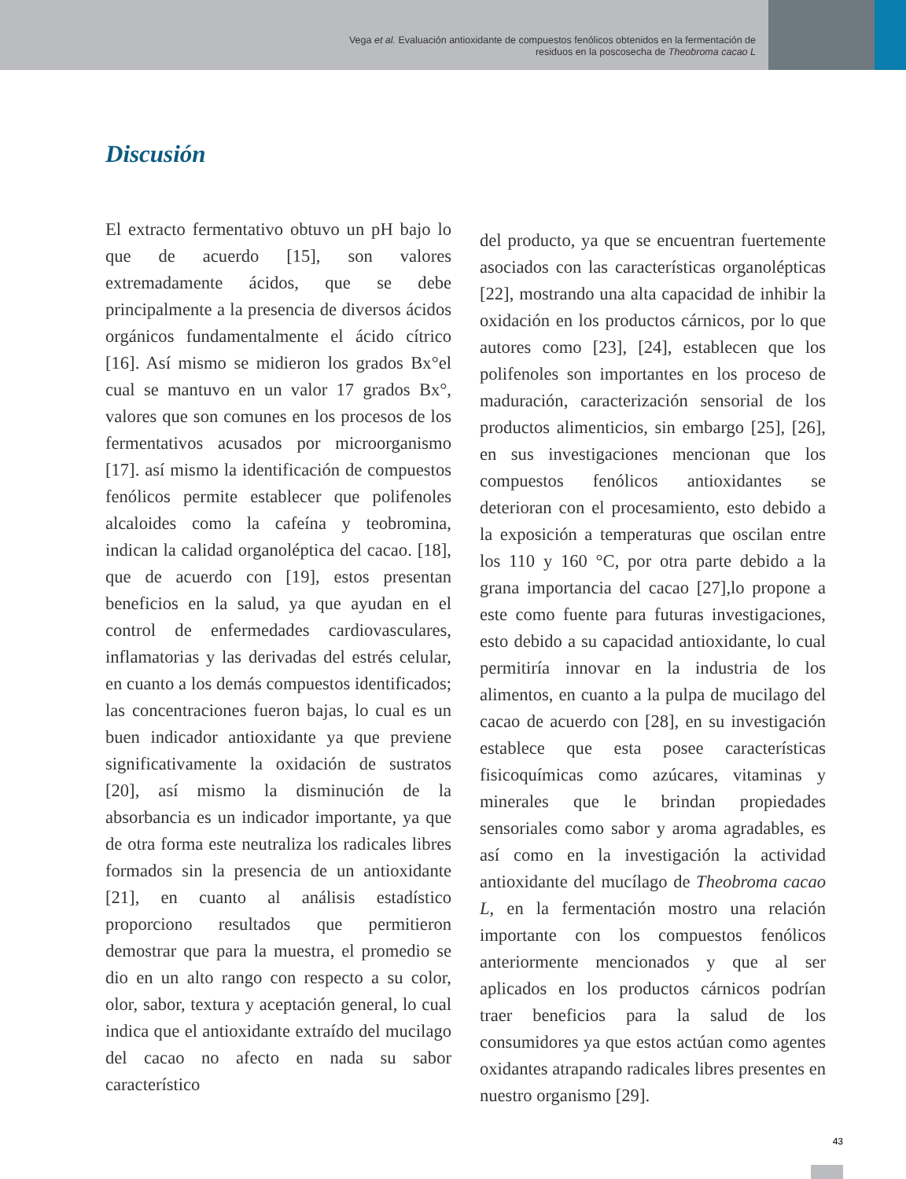Vega et al. Evaluación antioxidante de compuestos fenólicos obtenidos en la fermentación de
residuos en la poscosecha de Theobroma cacao L
Discusión
El extracto fermentativo obtuvo un pH bajo lo que de acuerdo [15], son valores extremadamente ácidos, que se debe principalmente a la presencia de diversos ácidos orgánicos fundamentalmente el ácido cítrico [16]. Así mismo se midieron los grados Bx°el cual se mantuvo en un valor 17 grados Bx°, valores que son comunes en los procesos de los fermentativos acusados por microorganismo [17]. así mismo la identificación de compuestos fenólicos permite establecer que polifenoles alcaloides como la cafeína y teobromina, indican la calidad organoléptica del cacao. [18], que de acuerdo con [19], estos presentan beneficios en la salud, ya que ayudan en el control de enfermedades cardiovasculares, inflamatorias y las derivadas del estrés celular, en cuanto a los demás compuestos identificados; las concentraciones fueron bajas, lo cual es un buen indicador antioxidante ya que previene significativamente la oxidación de sustratos [20], así mismo la disminución de la absorbancia es un indicador importante, ya que de otra forma este neutraliza los radicales libres formados sin la presencia de un antioxidante [21], en cuanto al análisis estadístico proporciono resultados que permitieron demostrar que para la muestra, el promedio se dio en un alto rango con respecto a su color, olor, sabor, textura y aceptación general, lo cual indica que el antioxidante extraído del mucilago del cacao no afecto en nada su sabor característico
del producto, ya que se encuentran fuertemente asociados con las características organolépticas [22], mostrando una alta capacidad de inhibir la oxidación en los productos cárnicos, por lo que autores como [23], [24], establecen que los polifenoles son importantes en los proceso de maduración, caracterización sensorial de los productos alimenticios, sin embargo [25], [26], en sus investigaciones mencionan que los compuestos fenólicos antioxidantes se deterioran con el procesamiento, esto debido a la exposición a temperaturas que oscilan entre los 110 y 160 °C, por otra parte debido a la grana importancia del cacao [27],lo propone a este como fuente para futuras investigaciones, esto debido a su capacidad antioxidante, lo cual permitiría innovar en la industria de los alimentos, en cuanto a la pulpa de mucilago del cacao de acuerdo con [28], en su investigación establece que esta posee características fisicoquímicas como azúcares, vitaminas y minerales que le brindan propiedades sensoriales como sabor y aroma agradables, es así como en la investigación la actividad antioxidante del mucílago de Theobroma cacao L, en la fermentación mostro una relación importante con los compuestos fenólicos anteriormente mencionados y que al ser aplicados en los productos cárnicos podrían traer beneficios para la salud de los consumidores ya que estos actúan como agentes oxidantes atrapando radicales libres presentes en nuestro organismo [29].
43